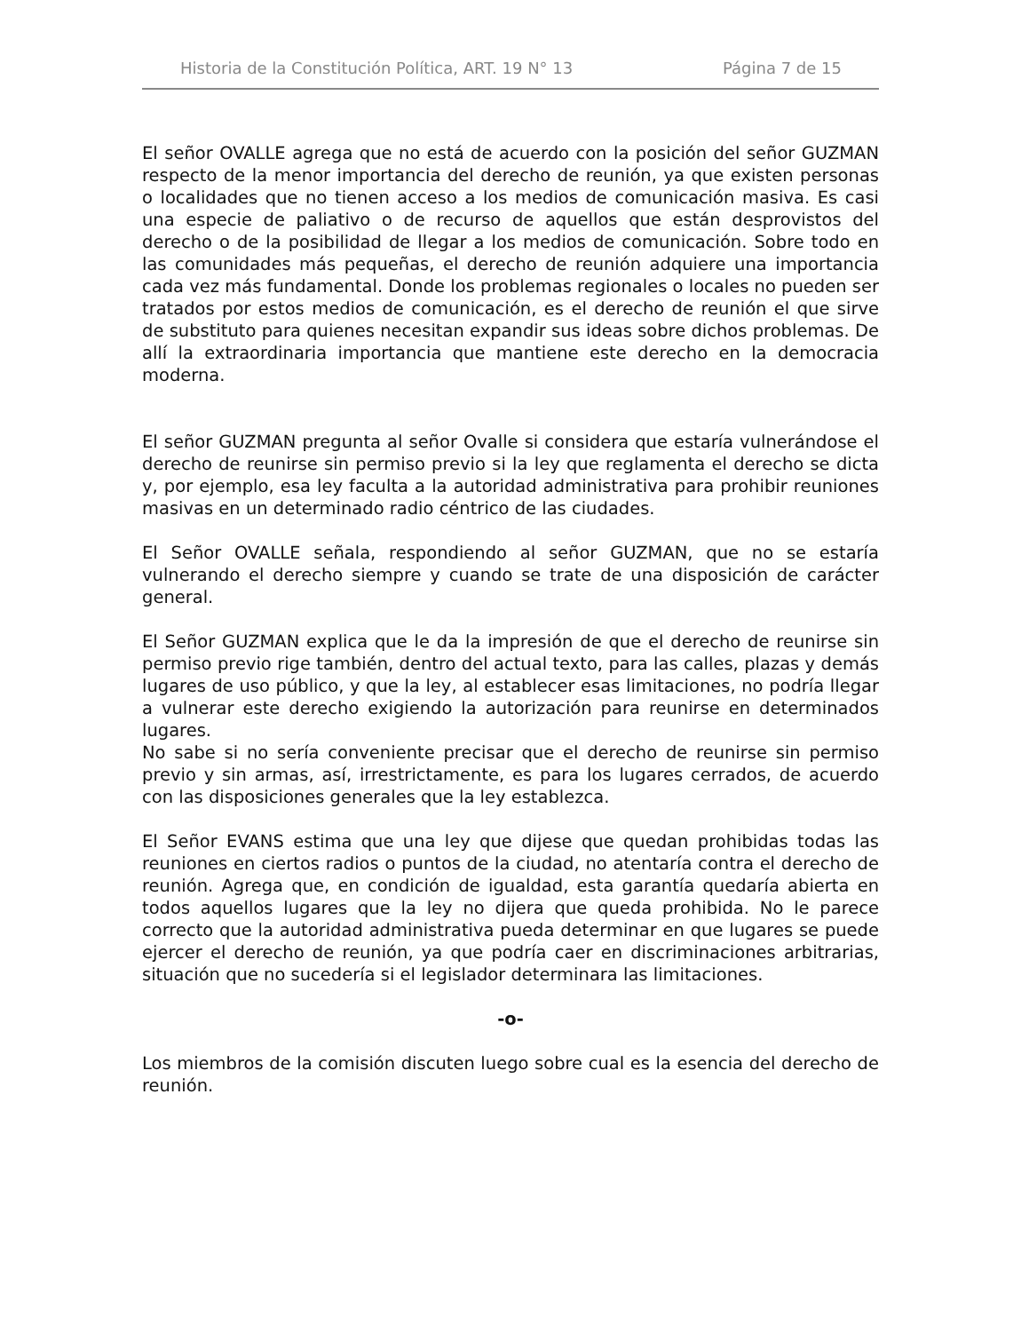Historia de la Constitución Política, ART. 19 N° 13 Página 7 de 15
El señor OVALLE agrega que no está de acuerdo con la posición del señor GUZMAN respecto de la menor importancia del derecho de reunión, ya que existen personas o localidades que no tienen acceso a los medios de comunicación masiva. Es casi una especie de paliativo o de recurso de aquellos que están desprovistos del derecho o de la posibilidad de llegar a los medios de comunicación. Sobre todo en las comunidades más pequeñas, el derecho de reunión adquiere una importancia cada vez más fundamental. Donde los problemas regionales o locales no pueden ser tratados por estos medios de comunicación, es el derecho de reunión el que sirve de substituto para quienes necesitan expandir sus ideas sobre dichos problemas. De allí la extraordinaria importancia que mantiene este derecho en la democracia moderna.
El señor GUZMAN pregunta al señor Ovalle si considera que estaría vulnerándose el derecho de reunirse sin permiso previo si la ley que reglamenta el derecho se dicta y, por ejemplo, esa ley faculta a la autoridad administrativa para prohibir reuniones masivas en un determinado radio céntrico de las ciudades.
El Señor OVALLE señala, respondiendo al señor GUZMAN, que no se estaría vulnerando el derecho siempre y cuando se trate de una disposición de carácter general.
El Señor GUZMAN explica que le da la impresión de que el derecho de reunirse sin permiso previo rige también, dentro del actual texto, para las calles, plazas y demás lugares de uso público, y que la ley, al establecer esas limitaciones, no podría llegar a vulnerar este derecho exigiendo la autorización para reunirse en determinados lugares.
No sabe si no sería conveniente precisar que el derecho de reunirse sin permiso previo y sin armas, así, irrestrictamente, es para los lugares cerrados, de acuerdo con las disposiciones generales que la ley establezca.
El Señor EVANS estima que una ley que dijese que quedan prohibidas todas las reuniones en ciertos radios o puntos de la ciudad, no atentaría contra el derecho de reunión. Agrega que, en condición de igualdad, esta garantía quedaría abierta en todos aquellos lugares que la ley no dijera que queda prohibida. No le parece correcto que la autoridad administrativa pueda determinar en que lugares se puede ejercer el derecho de reunión, ya que podría caer en discriminaciones arbitrarias, situación que no sucedería si el legislador determinara las limitaciones.
-o-
Los miembros de la comisión discuten luego sobre cual es la esencia del derecho de reunión.